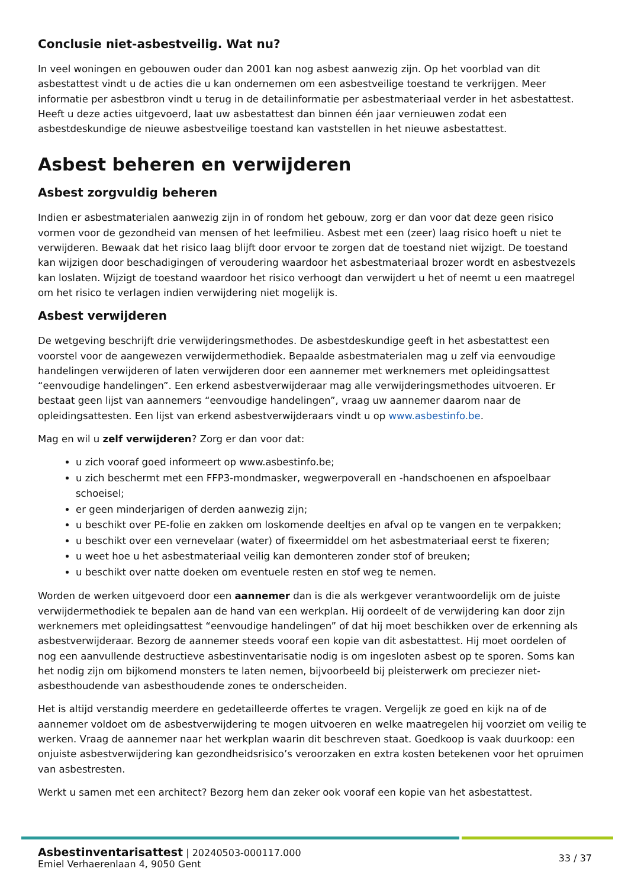Conclusie niet-asbestveilig. Wat nu?
In veel woningen en gebouwen ouder dan 2001 kan nog asbest aanwezig zijn. Op het voorblad van dit asbestattest vindt u de acties die u kan ondernemen om een asbestveilige toestand te verkrijgen. Meer informatie per asbestbron vindt u terug in de detailinformatie per asbestmateriaal verder in het asbestattest. Heeft u deze acties uitgevoerd, laat uw asbestattest dan binnen één jaar vernieuwen zodat een asbestdeskundige de nieuwe asbestveilige toestand kan vaststellen in het nieuwe asbestattest.
Asbest beheren en verwijderen
Asbest zorgvuldig beheren
Indien er asbestmaterialen aanwezig zijn in of rondom het gebouw, zorg er dan voor dat deze geen risico vormen voor de gezondheid van mensen of het leefmilieu. Asbest met een (zeer) laag risico hoeft u niet te verwijderen. Bewaak dat het risico laag blijft door ervoor te zorgen dat de toestand niet wijzigt. De toestand kan wijzigen door beschadigingen of veroudering waardoor het asbestmateriaal brozer wordt en asbestvezels kan loslaten. Wijzigt de toestand waardoor het risico verhoogt dan verwijdert u het of neemt u een maatregel om het risico te verlagen indien verwijdering niet mogelijk is.
Asbest verwijderen
De wetgeving beschrijft drie verwijderingsmethodes. De asbestdeskundige geeft in het asbestattest een voorstel voor de aangewezen verwijdermethodiek. Bepaalde asbestmaterialen mag u zelf via eenvoudige handelingen verwijderen of laten verwijderen door een aannemer met werknemers met opleidingsattest “eenvoudige handelingen”. Een erkend asbestverwijderaar mag alle verwijderingsmethodes uitvoeren. Er bestaat geen lijst van aannemers “eenvoudige handelingen”, vraag uw aannemer daarom naar de opleidingsattesten. Een lijst van erkend asbestverwijderaars vindt u op www.asbestinfo.be.
Mag en wil u zelf verwijderen? Zorg er dan voor dat:
u zich vooraf goed informeert op www.asbestinfo.be;
u zich beschermt met een FFP3-mondmasker, wegwerpoverall en -handschoenen en afspoelbaar schoeisel;
er geen minderjarigen of derden aanwezig zijn;
u beschikt over PE-folie en zakken om loskomende deeltjes en afval op te vangen en te verpakken;
u beschikt over een vernevelaar (water) of fixeermiddel om het asbestmateriaal eerst te fixeren;
u weet hoe u het asbestmateriaal veilig kan demonteren zonder stof of breuken;
u beschikt over natte doeken om eventuele resten en stof weg te nemen.
Worden de werken uitgevoerd door een aannemer dan is die als werkgever verantwoordelijk om de juiste verwijdermethodiek te bepalen aan de hand van een werkplan. Hij oordeelt of de verwijdering kan door zijn werknemers met opleidingsattest “eenvoudige handelingen” of dat hij moet beschikken over de erkenning als asbestverwijderaar. Bezorg de aannemer steeds vooraf een kopie van dit asbestattest. Hij moet oordelen of nog een aanvullende destructieve asbestinventarisatie nodig is om ingesloten asbest op te sporen. Soms kan het nodig zijn om bijkomend monsters te laten nemen, bijvoorbeeld bij pleisterwerk om preciezer niet-asbesthoudende van asbesthoudende zones te onderscheiden.
Het is altijd verstandig meerdere en gedetailleerde offertes te vragen. Vergelijk ze goed en kijk na of de aannemer voldoet om de asbestverwijdering te mogen uitvoeren en welke maatregelen hij voorziet om veilig te werken. Vraag de aannemer naar het werkplan waarin dit beschreven staat. Goedkoop is vaak duurkoop: een onjuiste asbestverwijdering kan gezondheidsrisico’s veroorzaken en extra kosten betekenen voor het opruimen van asbestresten.
Werkt u samen met een architect? Bezorg hem dan zeker ook vooraf een kopie van het asbestattest.
Asbestinventarisattest | 20240503-000117.000
Emiel Verhaerenlaan 4, 9050 Gent
33 / 37